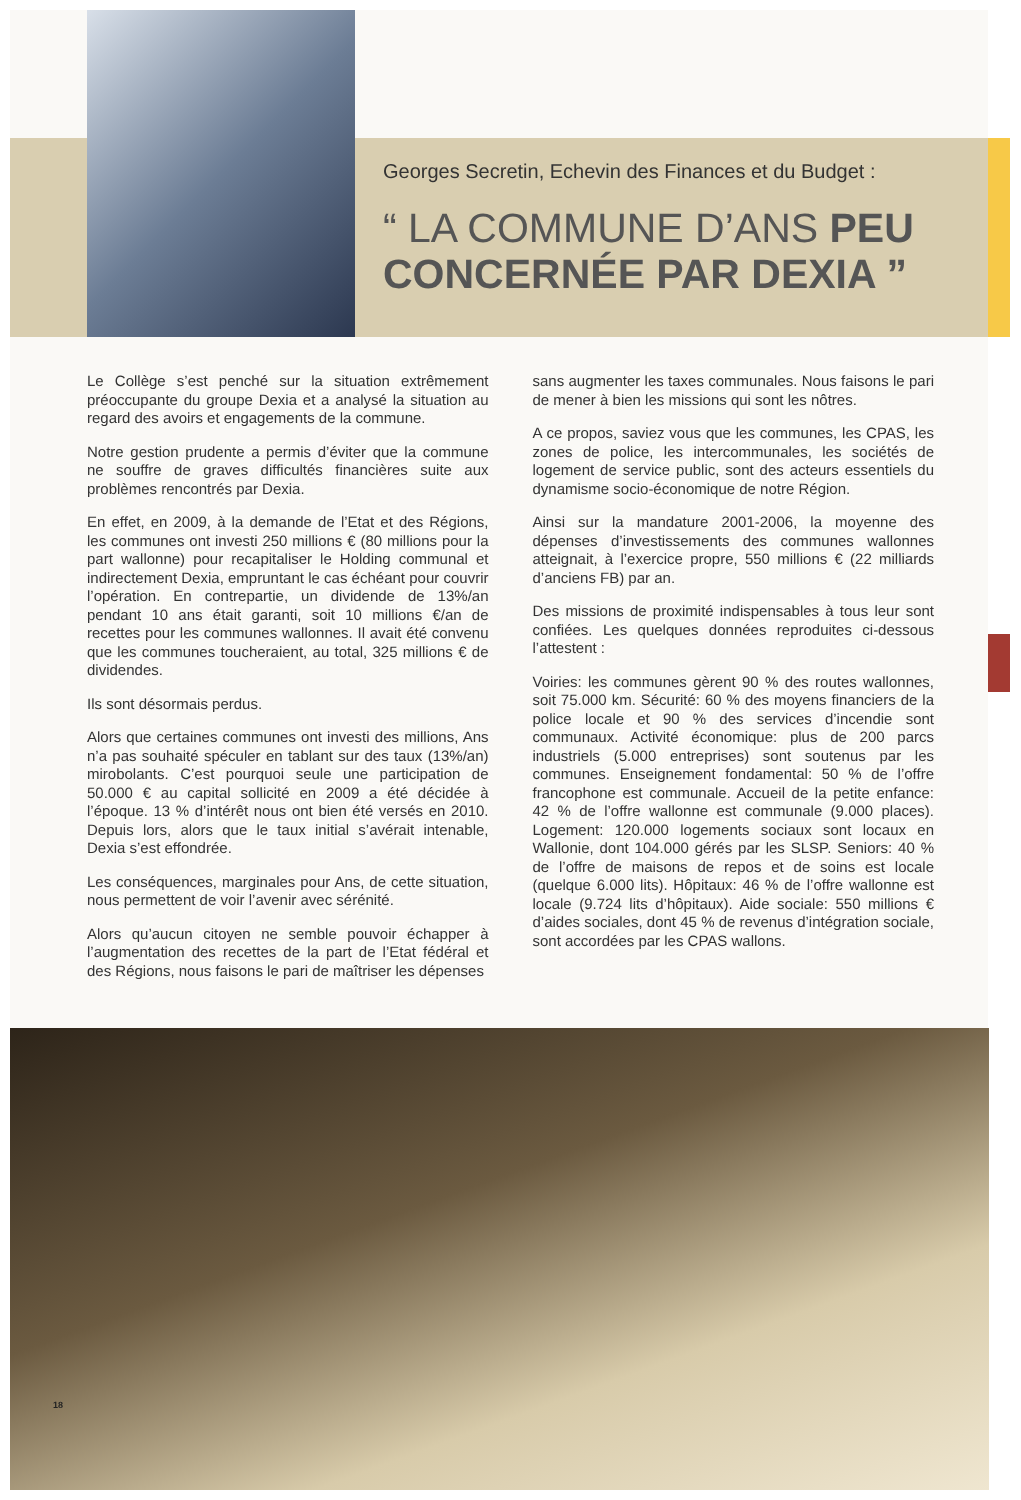Georges Secretin, Echevin des Finances et du Budget :
“ LA COMMUNE D’ANS PEU CONCERNÉE PAR DEXIA ”
Le Collège s’est penché sur la situation extrêmement préoccupante du groupe Dexia et a analysé la situation au regard des avoirs et engagements de la commune.
Notre gestion prudente a permis d’éviter que la commune ne souffre de graves difficultés financières suite aux problèmes rencontrés par Dexia.
En effet, en 2009, à la demande de l’Etat et des Régions, les communes ont investi 250 millions € (80 millions pour la part wallonne) pour recapitaliser le Holding communal et indirectement Dexia, empruntant le cas échéant pour couvrir l’opération. En contrepartie, un dividende de 13%/an pendant 10 ans était garanti, soit 10 millions €/an de recettes pour les communes wallonnes. Il avait été convenu que les communes toucheraient, au total, 325 millions € de dividendes.
Ils sont désormais perdus.
Alors que certaines communes ont investi des millions, Ans n’a pas souhaité spéculer en tablant sur des taux (13%/an) mirobolants. C’est pourquoi seule une participation de 50.000 € au capital sollicité en 2009 a été décidée à l’époque. 13 % d’intérêt nous ont bien été versés en 2010. Depuis lors, alors que le taux initial s’avérait intenable, Dexia s’est effondrée.
Les conséquences, marginales pour Ans, de cette situation, nous permettent de voir l’avenir avec sérénité.
Alors qu’aucun citoyen ne semble pouvoir échapper à l’augmentation des recettes de la part de l’Etat fédéral et des Régions, nous faisons le pari de maîtriser les dépenses
sans augmenter les taxes communales. Nous faisons le pari de mener à bien les missions qui sont les nôtres.
A ce propos, saviez vous que les communes, les CPAS, les zones de police, les intercommunales, les sociétés de logement de service public, sont des acteurs essentiels du dynamisme socio-économique de notre Région.
Ainsi sur la mandature 2001-2006, la moyenne des dépenses d’investissements des communes wallonnes atteignait, à l’exercice propre, 550 millions € (22 milliards d’anciens FB) par an.
Des missions de proximité indispensables à tous leur sont confiées. Les quelques données reproduites ci-dessous l’attestent :
Voiries: les communes gèrent 90 % des routes wallonnes, soit 75.000 km. Sécurité: 60 % des moyens financiers de la police locale et 90 % des services d’incendie sont communaux. Activité économique: plus de 200 parcs industriels (5.000 entreprises) sont soutenus par les communes. Enseignement fondamental: 50 % de l’offre francophone est communale. Accueil de la petite enfance: 42 % de l’offre wallonne est communale (9.000 places). Logement: 120.000 logements sociaux sont locaux en Wallonie, dont 104.000 gérés par les SLSP. Seniors: 40 % de l’offre de maisons de repos et de soins est locale (quelque 6.000 lits). Hôpitaux: 46 % de l’offre wallonne est locale (9.724 lits d’hôpitaux). Aide sociale: 550 millions € d’aides sociales, dont 45 % de revenus d’intégration sociale, sont accordées par les CPAS wallons.
18